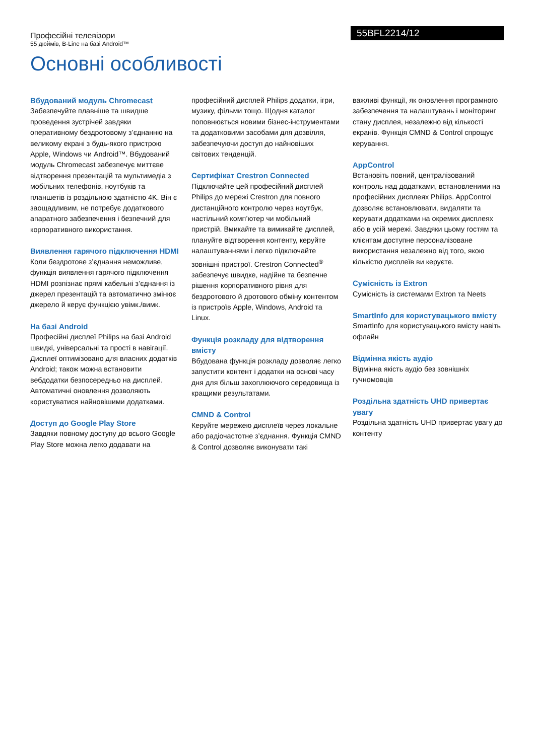Професійні телевізори
55 дюймів, B-Line на базі Android™
55BFL2214/12
Основні особливості
Вбудований модуль Chromecast
Забезпечуйте плавніше та швидше проведення зустрічей завдяки оперативному бездротовому з’єднанню на великому екрані з будь-якого пристрою Apple, Windows чи Android™. Вбудований модуль Chromecast забезпечує миттєве відтворення презентацій та мультимедіа з мобільних телефонів, ноутбуків та планшетів із роздільною здатністю 4K. Він є заощадливим, не потребує додаткового апаратного забезпечення і безпечний для корпоративного використання.
Виявлення гарячого підключення HDMI
Коли бездротове з’єднання неможливе, функція виявлення гарячого підключення HDMI розпізнає прямі кабельні з’єднання із джерел презентацій та автоматично змінює джерело й керує функцією увімк./вимк.
На базі Android
Професійні дисплеї Philips на базі Android швидкі, універсальні та прості в навігації. Дисплеї оптимізовано для власних додатків Android; також можна встановити вебдодатки безпосередньо на дисплей. Автоматичні оновлення дозволяють користуватися найновішими додатками.
Доступ до Google Play Store
Завдяки повному доступу до всього Google Play Store можна легко додавати на
професійний дисплей Philips додатки, ігри, музику, фільми тощо. Щодня каталог поповнюється новими бізнес-інструментами та додатковими засобами для дозвілля, забезпечуючи доступ до найновіших світових тенденцій.
Сертифікат Crestron Connected
Підключайте цей професійний дисплей Philips до мережі Crestron для повного дистанційного контролю через ноутбук, настільний комп’ютер чи мобільний пристрій. Вмикайте та вимикайте дисплей, плануйте відтворення контенту, керуйте налаштуваннями і легко підключайте зовнішні пристрої. Crestron Connected<sup>®</sup> забезпечує швидке, надійне та безпечне рішення корпоративного рівня для бездротового й дротового обміну контентом із пристроїв Apple, Windows, Android та Linux.
Функція розкладу для відтворення вмісту
Вбудована функція розкладу дозволяє легко запустити контент і додатки на основі часу дня для більш захоплюючого середовища із кращими результатами.
CMND & Control
Керуйте мережею дисплеїв через локальне або радіочастотне з’єднання. Функція CMND & Control дозволяє виконувати такі
важливі функції, як оновлення програмного забезпечення та налаштувань і моніторинг стану дисплея, незалежно від кількості екранів. Функція CMND & Control спрощує керування.
AppControl
Встановіть повний, централізований контроль над додатками, встановленими на професійних дисплеях Philips. AppControl дозволяє встановлювати, видаляти та керувати додатками на окремих дисплеях або в усій мережі. Завдяки цьому гостям та клієнтам доступне персоналізоване використання незалежно від того, якою кількістю дисплеїв ви керуєте.
Сумісність із Extron
Сумісність із системами Extron та Neets
SmartInfo для користувацького вмісту
SmartInfo для користувацького вмісту навіть офлайн
Відмінна якість аудіо
Відмінна якість аудіо без зовнішніх гучномовців
Роздільна здатність UHD привертає увагу
Роздільна здатність UHD привертає увагу до контенту